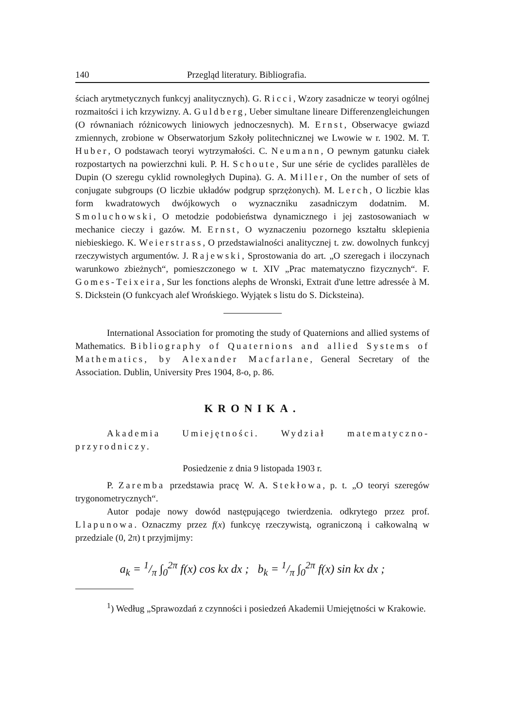140 Przegląd literatury. Bibliografia.
ściach arytmetycznych funkcyj analitycznych). G. Ricci, Wzory zasadnicze w teoryi ogólnej rozmaitości i ich krzywizny. A. Guldberg, Ueber simultane lineare Differenzengleichungen (O równaniach różnicowych liniowych jednoczesnych). M. Ernst, Obserwacye gwiazd zmiennych, zrobione w Obserwatorjum Szkoły politechnicznej we Lwowie w r. 1902. M. T. Huber, O podstawach teoryi wytrzymałości. C. Neumann, O pewnym gatunku ciałek rozpostartych na powierzchni kuli. P. H. Schoute, Sur une série de cyclides parallèles de Dupin (O szeregu cyklid rownoległych Dupina). G. A. Miller, On the number of sets of conjugate subgroups (O liczbie układów podgrup sprzężonych). M. Lerch, O liczbie klas form kwadratowych dwójkowych o wyznaczniku zasadniczym dodatnim. M. Smoluchowski, O metodzie podobieństwa dynamicznego i jej zastosowaniach w mechanice cieczy i gazów. M. Ernst, O wyznaczeniu pozornego kształtu sklepienia niebieskiego. K. Weierstrass, O przedstawialności analitycznej t. zw. dowolnych funkcyj rzeczywistych argumentów. J. Rajewski, Sprostowania do art. „O szeregach i iloczynach warunkowo zbieżnych“, pomieszczonego w t. XIV „Prac matematyczno fizycznych“. F. Gomes-Teixeira, Sur les fonctions alephs de Wronski, Extrait d'une lettre adressée à M. S. Dickstein (O funkcyach alef Wrońskiego. Wyjątek s listu do S. Dicksteina).
International Association for promoting the study of Quaternions and allied systems of Mathematics. Bibliography of Quaternions and allied Systems of Mathematics, by Alexander Macfarlane, General Secretary of the Association. Dublin, University Pres 1904, 8-o, p. 86.
KRONIKA.
Akademia Umiejętności. Wydział matematyczno-przyrodniczy.
Posiedzenie z dnia 9 listopada 1903 r.
P. Zaremba przedstawia pracę W. A. Stekłowa, p. t. „O teoryi szeregów trygonometrycznych“.
Autor podaje nowy dowód następującego twierdzenia. odkrytego przez prof. Llapunowa. Oznaczmy przez f(x) funkcyę rzeczywistą, ograniczoną i całkowalną w przedziale (0, 2π) t przyjmijmy:
a<sub>k</sub> = 1/π ∫<sub>0</sub><sup>2π</sup> f(x) cos kx dx ; b<sub>k</sub> = 1/π ∫<sub>0</sub><sup>2π</sup> f(x) sin kx dx ;
<sup>1</sup>) Według „Sprawozdań z czynności i posiedzeń Akademii Umiejętności w Krakowie.